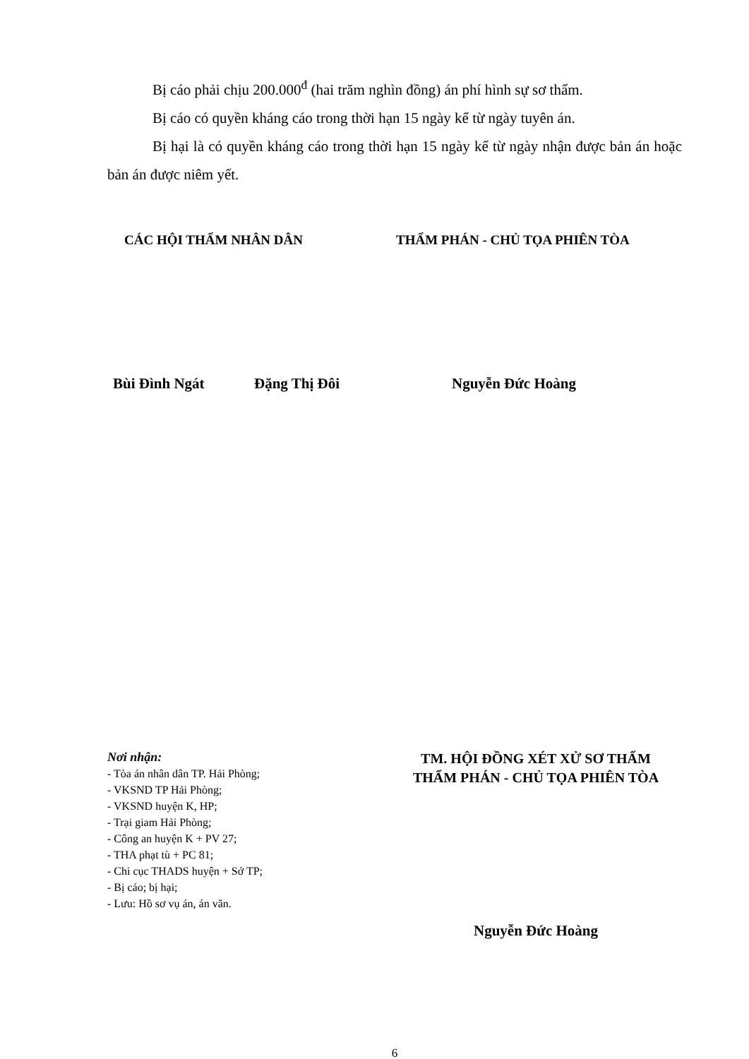Bị cáo phải chịu 200.000<sup>đ</sup> (hai trăm nghìn đồng) án phí hình sự sơ thẩm.
Bị cáo có quyền kháng cáo trong thời hạn 15 ngày kể từ ngày tuyên án.
Bị hại là có quyền kháng cáo trong thời hạn 15 ngày kể từ ngày nhận được bản án hoặc bản án được niêm yết.
CÁC HỘI THẨM NHÂN DÂN THẨM PHÁN - CHỦ TỌA PHIÊN TÒA
Bùi Đình Ngát Đặng Thị Đôi Nguyễn Đức Hoàng
Nơi nhận:
- Tòa án nhân dân TP. Hải Phòng;
- VKSND TP Hải Phòng;
- VKSND huyện K, HP;
- Trại giam Hải Phòng;
- Công an huyện K + PV 27;
- THA phạt tù + PC 81;
- Chi cục THADS huyện + Sở TP;
- Bị cáo; bị hại;
- Lưu: Hồ sơ vụ án, án văn.
TM. HỘI ĐỒNG XÉT XỬ SƠ THẨM
THẨM PHÁN - CHỦ TỌA PHIÊN TÒA
Nguyễn Đức Hoàng
6